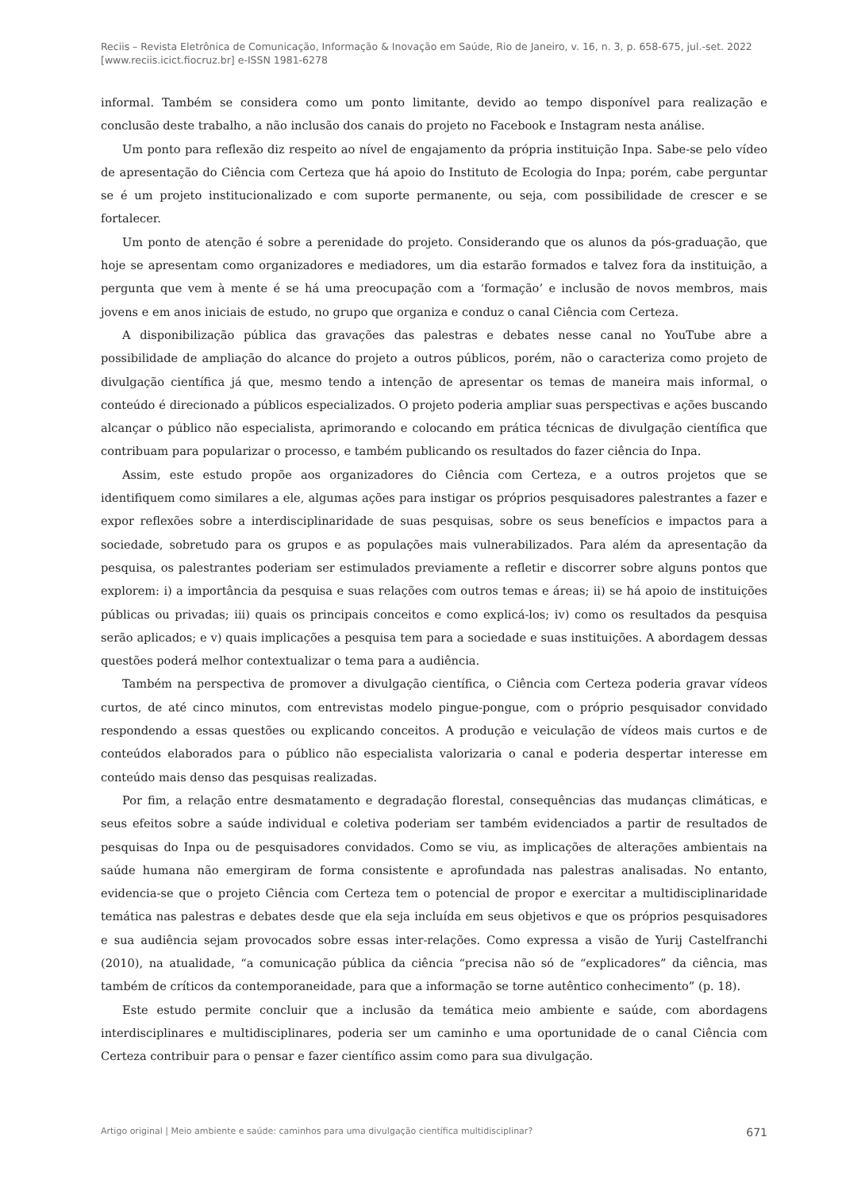Reciis – Revista Eletrônica de Comunicação, Informação & Inovação em Saúde, Rio de Janeiro, v. 16, n. 3, p. 658-675, jul.-set. 2022
[www.reciis.icict.fiocruz.br] e-ISSN 1981-6278
informal. Também se considera como um ponto limitante, devido ao tempo disponível para realização e conclusão deste trabalho, a não inclusão dos canais do projeto no Facebook e Instagram nesta análise.
Um ponto para reflexão diz respeito ao nível de engajamento da própria instituição Inpa. Sabe-se pelo vídeo de apresentação do Ciência com Certeza que há apoio do Instituto de Ecologia do Inpa; porém, cabe perguntar se é um projeto institucionalizado e com suporte permanente, ou seja, com possibilidade de crescer e se fortalecer.
Um ponto de atenção é sobre a perenidade do projeto. Considerando que os alunos da pós-graduação, que hoje se apresentam como organizadores e mediadores, um dia estarão formados e talvez fora da instituição, a pergunta que vem à mente é se há uma preocupação com a ‘formação’ e inclusão de novos membros, mais jovens e em anos iniciais de estudo, no grupo que organiza e conduz o canal Ciência com Certeza.
A disponibilização pública das gravações das palestras e debates nesse canal no YouTube abre a possibilidade de ampliação do alcance do projeto a outros públicos, porém, não o caracteriza como projeto de divulgação científica já que, mesmo tendo a intenção de apresentar os temas de maneira mais informal, o conteúdo é direcionado a públicos especializados. O projeto poderia ampliar suas perspectivas e ações buscando alcançar o público não especialista, aprimorando e colocando em prática técnicas de divulgação científica que contribuam para popularizar o processo, e também publicando os resultados do fazer ciência do Inpa.
Assim, este estudo propõe aos organizadores do Ciência com Certeza, e a outros projetos que se identifiquem como similares a ele, algumas ações para instigar os próprios pesquisadores palestrantes a fazer e expor reflexões sobre a interdisciplinaridade de suas pesquisas, sobre os seus benefícios e impactos para a sociedade, sobretudo para os grupos e as populações mais vulnerabilizados. Para além da apresentação da pesquisa, os palestrantes poderiam ser estimulados previamente a refletir e discorrer sobre alguns pontos que explorem: i) a importância da pesquisa e suas relações com outros temas e áreas; ii) se há apoio de instituições públicas ou privadas; iii) quais os principais conceitos e como explicá-los; iv) como os resultados da pesquisa serão aplicados; e v) quais implicações a pesquisa tem para a sociedade e suas instituições. A abordagem dessas questões poderá melhor contextualizar o tema para a audiência.
Também na perspectiva de promover a divulgação científica, o Ciência com Certeza poderia gravar vídeos curtos, de até cinco minutos, com entrevistas modelo pingue-pongue, com o próprio pesquisador convidado respondendo a essas questões ou explicando conceitos. A produção e veiculação de vídeos mais curtos e de conteúdos elaborados para o público não especialista valorizaria o canal e poderia despertar interesse em conteúdo mais denso das pesquisas realizadas.
Por fim, a relação entre desmatamento e degradação florestal, consequências das mudanças climáticas, e seus efeitos sobre a saúde individual e coletiva poderiam ser também evidenciados a partir de resultados de pesquisas do Inpa ou de pesquisadores convidados. Como se viu, as implicações de alterações ambientais na saúde humana não emergiram de forma consistente e aprofundada nas palestras analisadas. No entanto, evidencia-se que o projeto Ciência com Certeza tem o potencial de propor e exercitar a multidisciplinaridade temática nas palestras e debates desde que ela seja incluída em seus objetivos e que os próprios pesquisadores e sua audiência sejam provocados sobre essas inter-relações. Como expressa a visão de Yurij Castelfranchi (2010), na atualidade, “a comunicação pública da ciência “precisa não só de “explicadores” da ciência, mas também de críticos da contemporaneidade, para que a informação se torne autêntico conhecimento” (p. 18).
Este estudo permite concluir que a inclusão da temática meio ambiente e saúde, com abordagens interdisciplinares e multidisciplinares, poderia ser um caminho e uma oportunidade de o canal Ciência com Certeza contribuir para o pensar e fazer científico assim como para sua divulgação.
Artigo original | Meio ambiente e saúde: caminhos para uma divulgação científica multidisciplinar? 671